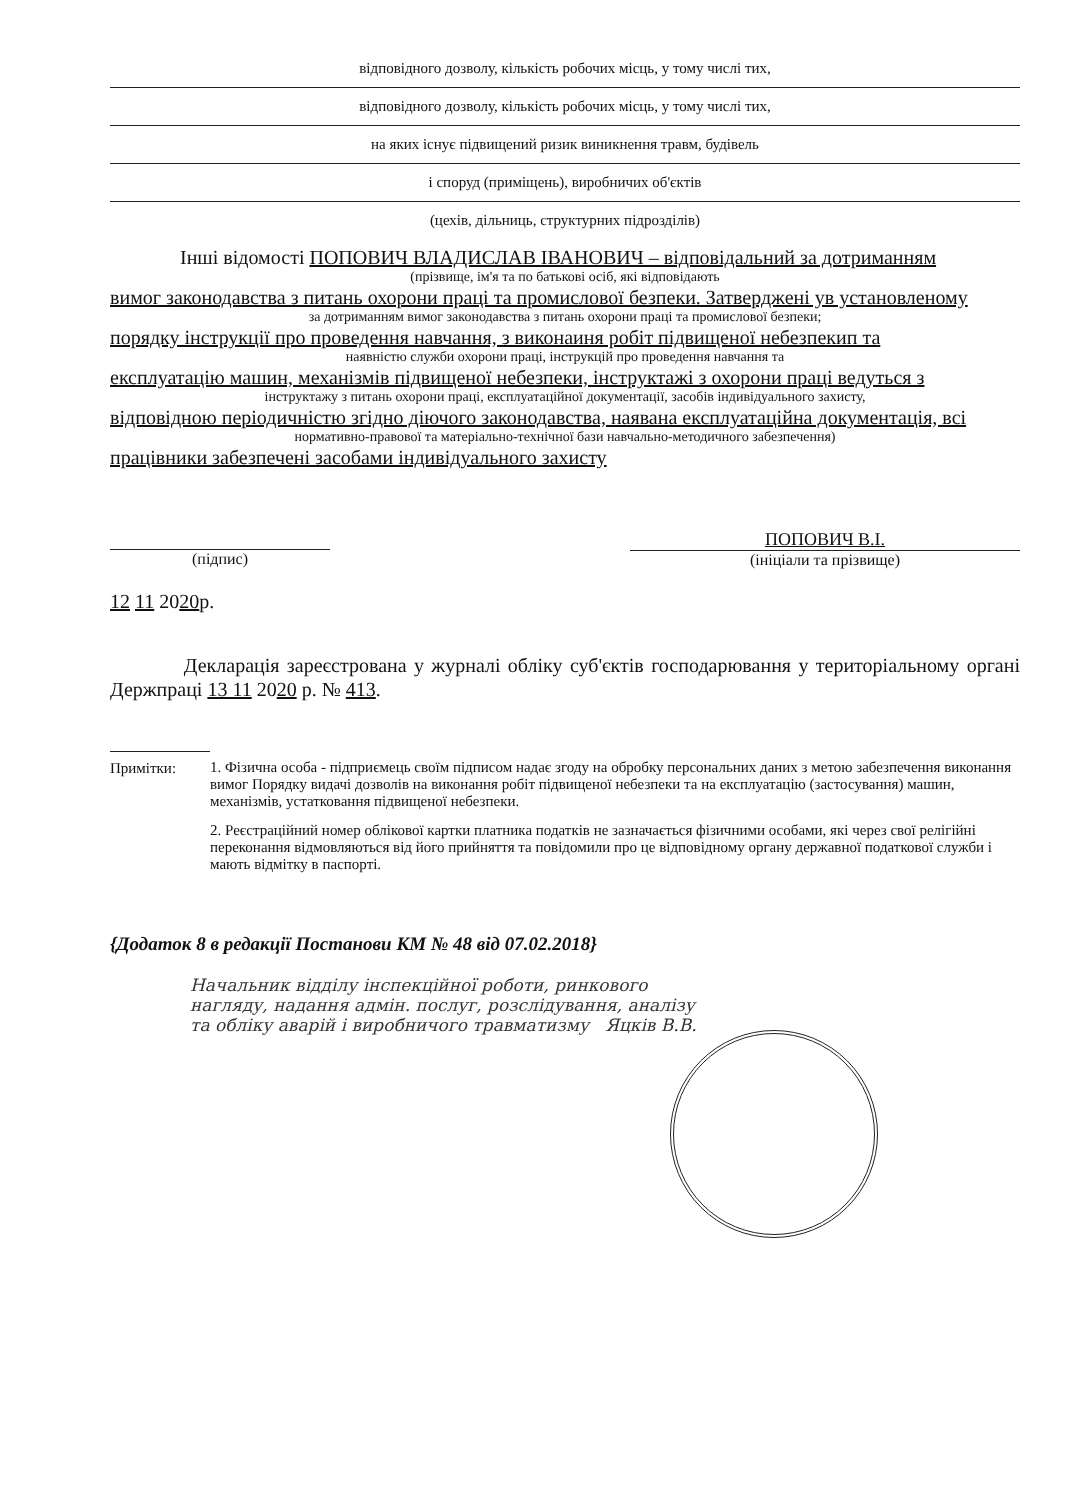відповідного дозволу, кількість робочих місць, у тому числі тих,
відповідного дозволу, кількість робочих місць, у тому числі тих,
на яких існує підвищений ризик виникнення травм, будівель
і споруд (приміщень), виробничих об'єктів
(цехів, дільниць, структурних підрозділів)
Інші відомості ПОПОВИЧ ВЛАДИСЛАВ ІВАНОВИЧ – відповідальний за дотриманням
(прізвище, ім'я та по батькові осіб, які відповідають
вимог законодавства з питань охорони праці та промислової безпеки. Затверджені ув установленому
за дотриманням вимог законодавства з питань охорони праці та промислової безпеки;
порядку інструкції про проведення навчання, з виконаиня робіт підвищеної небезпекип та
наявністю служби охорони праці, інструкцій про проведення навчання та
експлуатацію машин, механізмів підвищеної небезпеки, інструктажі з охорони праці ведуться з
інструктажу з питань охорони праці, експлуатаційної документації, засобів індивідуального захисту,
відповідною періодичністю згідно діючого законодавства, наявана експлуатаційна документація, всі
нормативно-правової та матеріально-технічної бази навчально-методичного забезпечення)
працівники забезпечені засобами індивідуального захисту
(підпис)
ПОПОВИЧ В.І.
(ініціали та прізвище)
12 11 2020р.
Декларація зареєстрована у журналі обліку суб'єктів господарювання у територіальному органі Держпраці 13 11 2020 р. № 413.
Примітки: 1. Фізична особа - підприємець своїм підписом надає згоду на обробку персональних даних з метою забезпечення виконання вимог Порядку видачі дозволів на виконання робіт підвищеної небезпеки та на експлуатацію (застосування) машин, механізмів, устатковання підвищеної небезпеки.
2. Реєстраційний номер облікової картки платника податків не зазначається фізичними особами, які через свої релігійні переконання відмовляються від його прийняття та повідомили про це відповідному органу державної податкової служби і мають відмітку в паспорті.
{Додаток 8 в редакції Постанови КМ № 48 від 07.02.2018}
Начальник відділу інспекційної роботи, ринкового нагляду, надання адмін. послуг, розслідування, аналізу та обліку аварій і виробничого травматизму Яцків В.В.